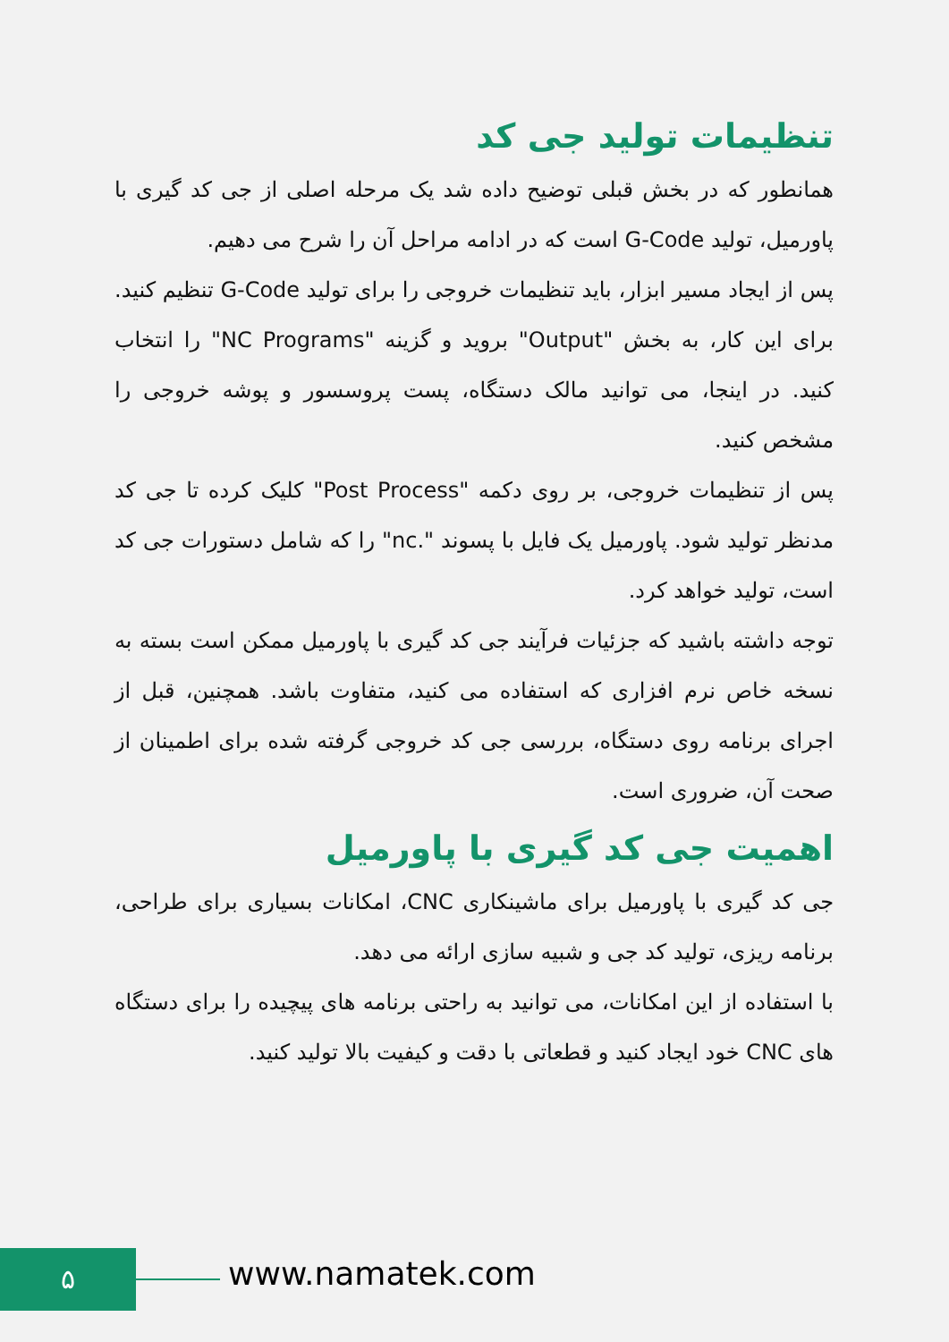تنظیمات تولید جی کد
همانطور که در بخش قبلی توضیح داده شد یک مرحله اصلی از جی کد گیری با پاورمیل، تولید G-Code است که در ادامه مراحل آن را شرح می دهیم.
پس از ایجاد مسیر ابزار، باید تنظیمات خروجی را برای تولید G-Code تنظیم کنید. برای این کار، به بخش "Output" بروید و گزینه "NC Programs" را انتخاب کنید. در اینجا، می توانید مالک دستگاه، پست پروسسور و پوشه خروجی را مشخص کنید.
پس از تنظیمات خروجی، بر روی دکمه "Post Process" کلیک کرده تا جی کد مدنظر تولید شود. پاورمیل یک فایل با پسوند ".nc" را که شامل دستورات جی کد است، تولید خواهد کرد.
توجه داشته باشید که جزئیات فرآیند جی کد گیری با پاورمیل ممکن است بسته به نسخه خاص نرم افزاری که استفاده می کنید، متفاوت باشد. همچنین، قبل از اجرای برنامه روی دستگاه، بررسی جی کد خروجی گرفته شده برای اطمینان از صحت آن، ضروری است.
اهمیت جی کد گیری با پاورمیل
جی کد گیری با پاورمیل برای ماشینکاری CNC، امکانات بسیاری برای طراحی، برنامه ریزی، تولید کد جی و شبیه سازی ارائه می دهد.
با استفاده از این امکانات، می توانید به راحتی برنامه های پیچیده را برای دستگاه های CNC خود ایجاد کنید و قطعاتی با دقت و کیفیت بالا تولید کنید.
۵ www.namatek.com